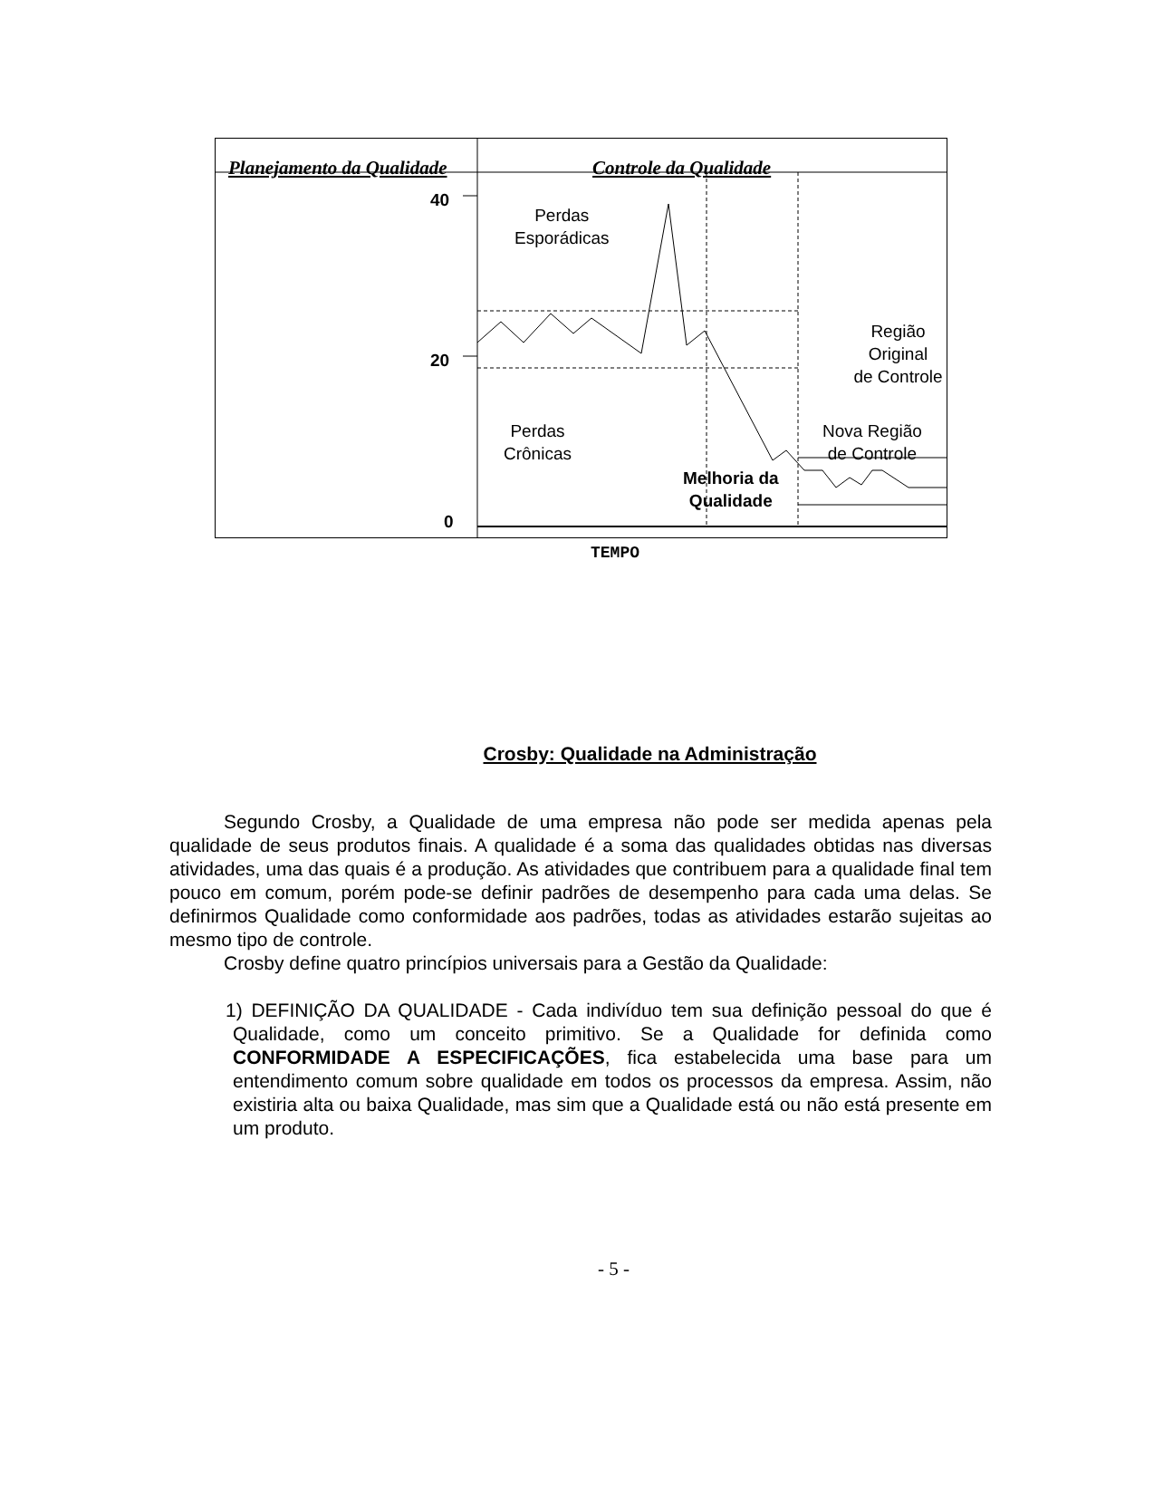Planejamento da Qualidade Controle da Qualidade
40
20
0
Perdas
Esporádicas
Região Original
de Controle
Perdas
Crônicas
Nova Região
de Controle
Melhoria da
Qualidade
TEMPO
Crosby: Qualidade na Administração
Segundo Crosby, a Qualidade de uma empresa não pode ser medida apenas pela qualidade de seus produtos finais. A qualidade é a soma das qualidades obtidas nas diversas atividades, uma das quais é a produção. As atividades que contribuem para a qualidade final tem pouco em comum, porém pode-se definir padrões de desempenho para cada uma delas. Se definirmos Qualidade como conformidade aos padrões, todas as atividades estarão sujeitas ao mesmo tipo de controle.
Crosby define quatro princípios universais para a Gestão da Qualidade:
1) DEFINIÇÃO DA QUALIDADE - Cada indivíduo tem sua definição pessoal do que é Qualidade, como um conceito primitivo. Se a Qualidade for definida como CONFORMIDADE A ESPECIFICAÇÕES, fica estabelecida uma base para um entendimento comum sobre qualidade em todos os processos da empresa. Assim, não existiria alta ou baixa Qualidade, mas sim que a Qualidade está ou não está presente em um produto.
- 5 -